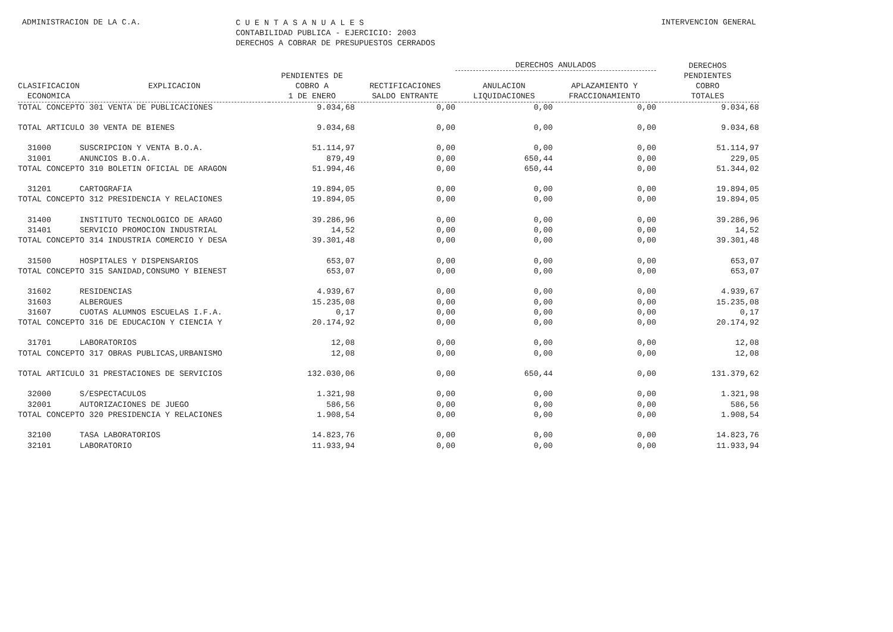ADMINISTRACION DE LA C.A.
C U E N T A S A N U A L E S
CONTABILIDAD PUBLICA - EJERCICIO: 2003
DERECHOS A COBRAR DE PRESUPUESTOS CERRADOS
INTERVENCION GENERAL
| | | | | DERECHOS ANULADOS | | DERECHOS |
| --- | --- | --- | --- | --- | --- | --- |
| | | PENDIENTES DE | | | | PENDIENTES |
| CLASIFICACION | EXPLICACION | COBRO A | RECTIFICACIONES | ANULACION | APLAZAMIENTO Y | COBRO |
| ECONOMICA | | 1 DE ENERO | SALDO ENTRANTE | LIQUIDACIONES | FRACCIONAMIENTO | TOTALES |
| TOTAL CONCEPTO 301 VENTA DE PUBLICACIONES | | 9.034,68 | 0,00 | 0,00 | 0,00 | 9.034,68 |
| TOTAL ARTICULO 30 VENTA DE BIENES | | 9.034,68 | 0,00 | 0,00 | 0,00 | 9.034,68 |
| 31000 | SUSCRIPCION Y VENTA B.O.A. | 51.114,97 | 0,00 | 0,00 | 0,00 | 51.114,97 |
| 31001 | ANUNCIOS B.O.A. | 879,49 | 0,00 | 650,44 | 0,00 | 229,05 |
| TOTAL CONCEPTO 310 BOLETIN OFICIAL DE ARAGON | | 51.994,46 | 0,00 | 650,44 | 0,00 | 51.344,02 |
| 31201 | CARTOGRAFIA | 19.894,05 | 0,00 | 0,00 | 0,00 | 19.894,05 |
| TOTAL CONCEPTO 312 PRESIDENCIA Y RELACIONES | | 19.894,05 | 0,00 | 0,00 | 0,00 | 19.894,05 |
| 31400 | INSTITUTO TECNOLOGICO DE ARAGO | 39.286,96 | 0,00 | 0,00 | 0,00 | 39.286,96 |
| 31401 | SERVICIO PROMOCION INDUSTRIAL | 14,52 | 0,00 | 0,00 | 0,00 | 14,52 |
| TOTAL CONCEPTO 314 INDUSTRIA COMERCIO Y DESA | | 39.301,48 | 0,00 | 0,00 | 0,00 | 39.301,48 |
| 31500 | HOSPITALES Y DISPENSARIOS | 653,07 | 0,00 | 0,00 | 0,00 | 653,07 |
| TOTAL CONCEPTO 315 SANIDAD,CONSUMO Y BIENEST | | 653,07 | 0,00 | 0,00 | 0,00 | 653,07 |
| 31602 | RESIDENCIAS | 4.939,67 | 0,00 | 0,00 | 0,00 | 4.939,67 |
| 31603 | ALBERGUES | 15.235,08 | 0,00 | 0,00 | 0,00 | 15.235,08 |
| 31607 | CUOTAS ALUMNOS ESCUELAS I.F.A. | 0,17 | 0,00 | 0,00 | 0,00 | 0,17 |
| TOTAL CONCEPTO 316 DE EDUCACION Y CIENCIA Y | | 20.174,92 | 0,00 | 0,00 | 0,00 | 20.174,92 |
| 31701 | LABORATORIOS | 12,08 | 0,00 | 0,00 | 0,00 | 12,08 |
| TOTAL CONCEPTO 317 OBRAS PUBLICAS,URBANISMO | | 12,08 | 0,00 | 0,00 | 0,00 | 12,08 |
| TOTAL ARTICULO 31 PRESTACIONES DE SERVICIOS | | 132.030,06 | 0,00 | 650,44 | 0,00 | 131.379,62 |
| 32000 | S/ESPECTACULOS | 1.321,98 | 0,00 | 0,00 | 0,00 | 1.321,98 |
| 32001 | AUTORIZACIONES DE JUEGO | 586,56 | 0,00 | 0,00 | 0,00 | 586,56 |
| TOTAL CONCEPTO 320 PRESIDENCIA Y RELACIONES | | 1.908,54 | 0,00 | 0,00 | 0,00 | 1.908,54 |
| 32100 | TASA LABORATORIOS | 14.823,76 | 0,00 | 0,00 | 0,00 | 14.823,76 |
| 32101 | LABORATORIO | 11.933,94 | 0,00 | 0,00 | 0,00 | 11.933,94 |